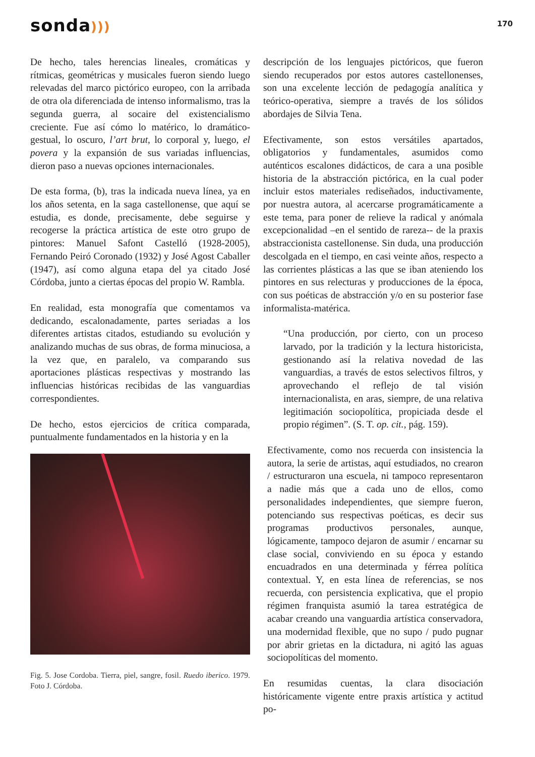sonda)))
170
De hecho, tales herencias lineales, cromáticas y rítmicas, geométricas y musicales fueron siendo luego relevadas del marco pictórico europeo, con la arribada de otra ola diferenciada de intenso informalismo, tras la segunda guerra, al socaire del existencialismo creciente. Fue así cómo lo matérico, lo dramático-gestual, lo oscuro, l’art brut, lo corporal y, luego, el povera y la expansión de sus variadas influencias, dieron paso a nuevas opciones internacionales.
De esta forma, (b), tras la indicada nueva línea, ya en los años setenta, en la saga castellonense, que aquí se estudia, es donde, precisamente, debe seguirse y recogerse la práctica artística de este otro grupo de pintores: Manuel Safont Castelló (1928-2005), Fernando Peiró Coronado (1932) y José Agost Caballer (1947), así como alguna etapa del ya citado José Córdoba, junto a ciertas épocas del propio W. Rambla.
En realidad, esta monografía que comentamos va dedicando, escalonadamente, partes seriadas a los diferentes artistas citados, estudiando su evolución y analizando muchas de sus obras, de forma minuciosa, a la vez que, en paralelo, va comparando sus aportaciones plásticas respectivas y mostrando las influencias históricas recibidas de las vanguardias correspondientes.
De hecho, estos ejercicios de crítica comparada, puntualmente fundamentados en la historia y en la
Fig. 5. Jose Cordoba. Tierra, piel, sangre, fosil. Ruedo iberico. 1979. Foto J. Córdoba.
descripción de los lenguajes pictóricos, que fueron siendo recuperados por estos autores castellonenses, son una excelente lección de pedagogía analítica y teórico-operativa, siempre a través de los sólidos abordajes de Silvia Tena.
Efectivamente, son estos versátiles apartados, obligatorios y fundamentales, asumidos como auténticos escalones didácticos, de cara a una posible historia de la abstracción pictórica, en la cual poder incluir estos materiales rediseñados, inductivamente, por nuestra autora, al acercarse programáticamente a este tema, para poner de relieve la radical y anómala excepcionalidad –en el sentido de rareza-- de la praxis abstraccionista castellonense. Sin duda, una producción descolgada en el tiempo, en casi veinte años, respecto a las corrientes plásticas a las que se iban ateniendo los pintores en sus relecturas y producciones de la época, con sus poéticas de abstracción y/o en su posterior fase informalista-matérica.
“Una producción, por cierto, con un proceso larvado, por la tradición y la lectura historicista, gestionando así la relativa novedad de las vanguardias, a través de estos selectivos filtros, y aprovechando el reflejo de tal visión internacionalista, en aras, siempre, de una relativa legitimación sociopolítica, propiciada desde el propio régimen”. (S. T. op. cit., pág. 159).
Efectivamente, como nos recuerda con insistencia la autora, la serie de artistas, aquí estudiados, no crearon / estructuraron una escuela, ni tampoco representaron a nadie más que a cada uno de ellos, como personalidades independientes, que siempre fueron, potenciando sus respectivas poéticas, es decir sus programas productivos personales, aunque, lógicamente, tampoco dejaron de asumir / encarnar su clase social, conviviendo en su época y estando encuadrados en una determinada y férrea política contextual. Y, en esta línea de referencias, se nos recuerda, con persistencia explicativa, que el propio régimen franquista asumió la tarea estratégica de acabar creando una vanguardia artística conservadora, una modernidad flexible, que no supo / pudo pugnar por abrir grietas en la dictadura, ni agitó las aguas sociopolíticas del momento.
En resumidas cuentas, la clara disociación históricamente vigente entre praxis artística y actitud po-